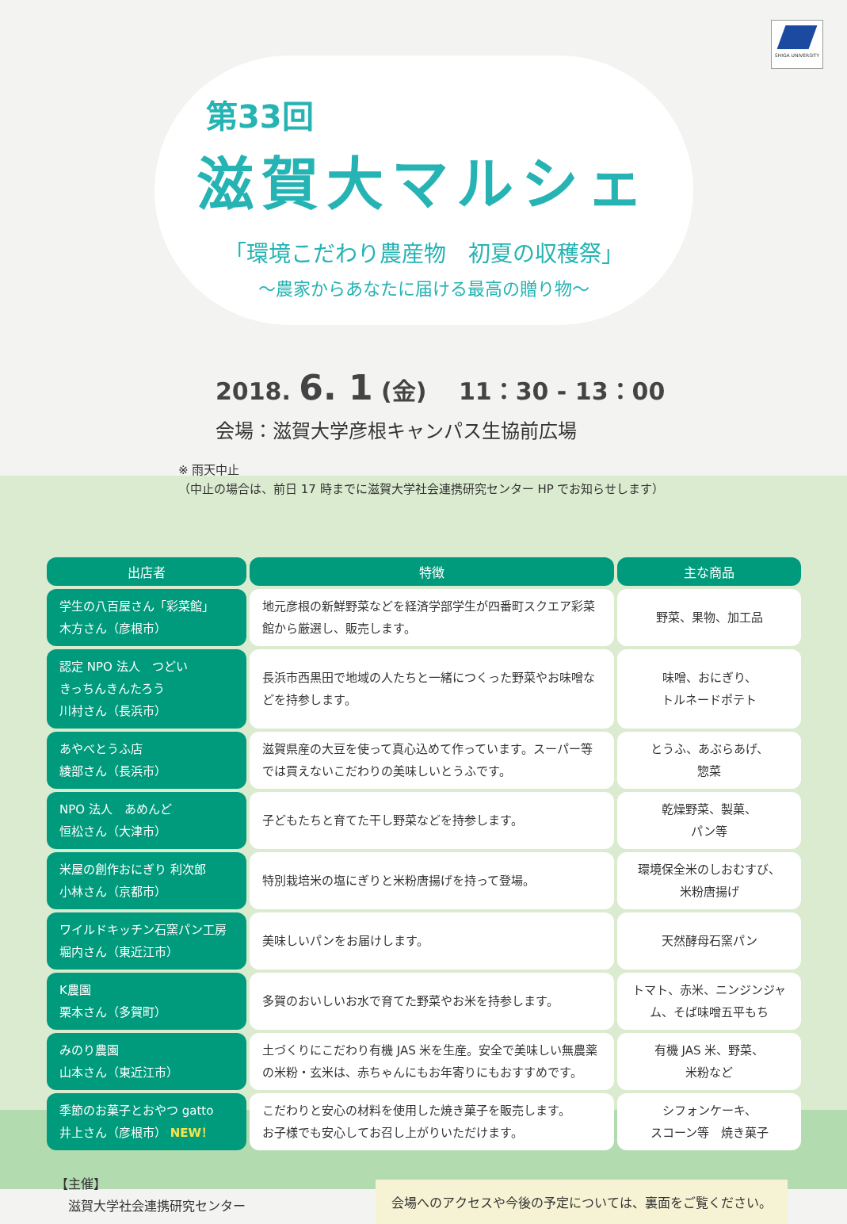SHIGA UNIVERSITY
第33回
滋賀大マルシェ
「環境こだわり農産物　初夏の収穫祭」
～農家からあなたに届ける最高の贈り物～
2018. 6. 1 (金)　 11：30 - 13：00
会場：滋賀大学彦根キャンパス生協前広場
※ 雨天中止
（中止の場合は、前日 17 時までに滋賀大学社会連携研究センター HP でお知らせします）
| 出店者 | 特徴 | 主な商品 |
| --- | --- | --- |
| 学生の八百屋さん「彩菜館」 木方さん（彦根市） | 地元彦根の新鮮野菜などを経済学部学生が四番町スクエア彩菜館から厳選し、販売します。 | 野菜、果物、加工品 |
| 認定 NPO 法人 つどい きっちんきんたろう 川村さん（長浜市） | 長浜市西黒田で地域の人たちと一緒につくった野菜やお味噌などを持参します。 | 味噌、おにぎり、 トルネードポテト |
| あやべとうふ店 綾部さん（長浜市） | 滋賀県産の大豆を使って真心込めて作っています。スーパー等では買えないこだわりの美味しいとうふです。 | とうふ、あぶらあげ、 惣菜 |
| NPO 法人 あめんど 恒松さん（大津市） | 子どもたちと育てた干し野菜などを持参します。 | 乾燥野菜、製菓、 パン等 |
| 米屋の創作おにぎり 利次郎 小林さん（京都市） | 特別栽培米の塩にぎりと米粉唐揚げを持って登場。 | 環境保全米のしおむすび、 米粉唐揚げ |
| ワイルドキッチン石窯パン工房 堀内さん（東近江市） | 美味しいパンをお届けします。 | 天然酵母石窯パン |
| K農園 栗本さん（多賀町） | 多賀のおいしいお水で育てた野菜やお米を持参します。 | トマト、赤米、ニンジンジャム、そば味噌五平もち |
| みのり農園 山本さん（東近江市） | 土づくりにこだわり有機 JAS 米を生産。安全で美味しい無農薬の米粉・玄米は、赤ちゃんにもお年寄りにもおすすめです。 | 有機 JAS 米、野菜、 米粉など |
| 季節のお菓子とおやつ gatto 井上さん（彦根市） NEW！ | こだわりと安心の材料を使用した焼き菓子を販売します。 お子様でも安心してお召し上がりいただけます。 | シフォンケーキ、 スコーン等 焼き菓子 |
【主催】
　滋賀大学社会連携研究センター
会場へのアクセスや今後の予定については、裏面をご覧ください。